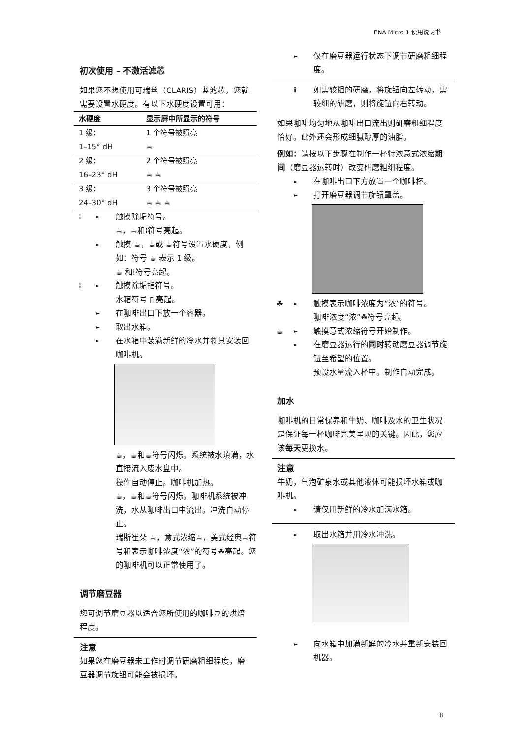ENA Micro 1 使用说明书
初次使用 – 不激活滤芯
如果您不想使用可瑞丝（CLARIS）蓝滤芯，您就需要设置水硬度。有以下水硬度设置可用：
| 水硬度 | 显示屏中所显示的符号 |
| --- | --- |
| 1 级： | 1 个符号被照亮 |
| 1–15° dH | ☕ |
| 2 级： | 2 个符号被照亮 |
| 16–23° dH | ☕ ☕ |
| 3 级： | 3 个符号被照亮 |
| 24–30° dH | ☕ ☕ ☕ |
⁞ ► 触摸除垢符号。
☕，☕和⁞符号亮起。
► 触摸 ☕，☕或 ☕符号设置水硬度，例如：符号 ☕ 表示 1 级。
☕ 和⁞符号亮起。
⁞ ► 触摸除垢指符号。
水箱符号 ▯ 亮起。
► 在咖啡出口下放一个容器。
► 取出水箱。
► 在水箱中装满新鲜的冷水并将其安装回咖啡机。
☕，☕和☕符号闪烁。系统被水填满，水直接流入废水盘中。
操作自动停止。咖啡机加热。
☕，☕和☕符号闪烁。咖啡机系统被冲洗，水从咖啡出口中流出。冲洗自动停止。
瑞斯崔朵 ☕，意式浓缩☕，美式经典☕符号和表示咖啡浓度“浓”的符号☘亮起。您的咖啡机可以正常使用了。
调节磨豆器
您可调节磨豆器以适合您所使用的咖啡豆的烘焙程度。
注意
如果您在磨豆器未工作时调节研磨粗细程度，磨豆器调节旋钮可能会被损坏。
► 仅在磨豆器运行状态下调节研磨粗细程度。
i如需较粗的研磨，将旋钮向左转动，需较细的研磨，则将旋钮向右转动。
如果咖啡均匀地从咖啡出口流出则研磨粗细程度恰好。此外还会形成细腻醇厚的油脂。
例如：请按以下步骤在制作一杯特浓意式浓缩期间（磨豆器运转时）改变研磨粗细程度。
► 在咖啡出口下方放置一个咖啡杯。
► 打开磨豆器调节旋钮罩盖。
☘ ► 触摸表示咖啡浓度为“浓”的符号。
咖啡浓度“浓”☘符号亮起。
☕ ► 触摸意式浓缩符号开始制作。
► 在磨豆器运行的同时转动磨豆器调节旋钮至希望的位置。
预设水量流入杯中。制作自动完成。
加水
咖啡机的日常保养和牛奶、咖啡及水的卫生状况是保证每一杯咖啡完美呈现的关键。因此，您应该每天更换水。
注意
牛奶，气泡矿泉水或其他液体可能损坏水箱或咖啡机。
► 请仅用新鲜的冷水加满水箱。
► 取出水箱并用冷水冲洗。
► 向水箱中加满新鲜的冷水并重新安装回机器。
8